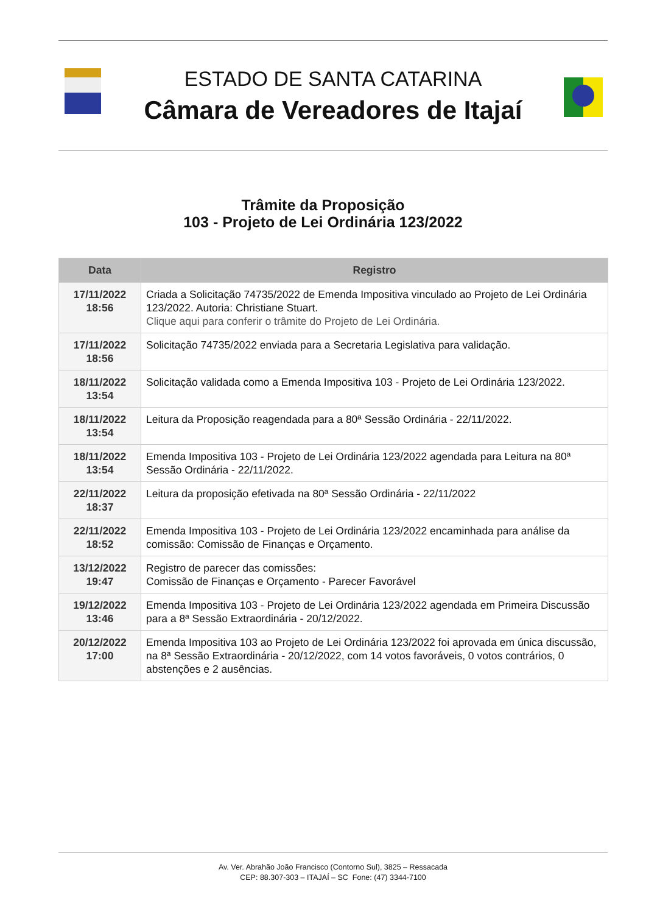ESTADO DE SANTA CATARINA
Câmara de Vereadores de Itajaí
Trâmite da Proposição
103 - Projeto de Lei Ordinária 123/2022
| Data | Registro |
| --- | --- |
| 17/11/2022 18:56 | Criada a Solicitação 74735/2022 de Emenda Impositiva vinculado ao Projeto de Lei Ordinária 123/2022. Autoria: Christiane Stuart. Clique aqui para conferir o trâmite do Projeto de Lei Ordinária. |
| 17/11/2022 18:56 | Solicitação 74735/2022 enviada para a Secretaria Legislativa para validação. |
| 18/11/2022 13:54 | Solicitação validada como a Emenda Impositiva 103 - Projeto de Lei Ordinária 123/2022. |
| 18/11/2022 13:54 | Leitura da Proposição reagendada para a 80ª Sessão Ordinária - 22/11/2022. |
| 18/11/2022 13:54 | Emenda Impositiva 103 - Projeto de Lei Ordinária 123/2022 agendada para Leitura na 80ª Sessão Ordinária - 22/11/2022. |
| 22/11/2022 18:37 | Leitura da proposição efetivada na 80ª Sessão Ordinária - 22/11/2022 |
| 22/11/2022 18:52 | Emenda Impositiva 103 - Projeto de Lei Ordinária 123/2022 encaminhada para análise da comissão: Comissão de Finanças e Orçamento. |
| 13/12/2022 19:47 | Registro de parecer das comissões: Comissão de Finanças e Orçamento - Parecer Favorável |
| 19/12/2022 13:46 | Emenda Impositiva 103 - Projeto de Lei Ordinária 123/2022 agendada em Primeira Discussão para a 8ª Sessão Extraordinária - 20/12/2022. |
| 20/12/2022 17:00 | Emenda Impositiva 103 ao Projeto de Lei Ordinária 123/2022 foi aprovada em única discussão, na 8ª Sessão Extraordinária - 20/12/2022, com 14 votos favoráveis, 0 votos contrários, 0 abstenções e 2 ausências. |
Av. Ver. Abrahão João Francisco (Contorno Sul), 3825 – Ressacada
CEP: 88.307-303 – ITAJAÍ – SC Fone: (47) 3344-7100